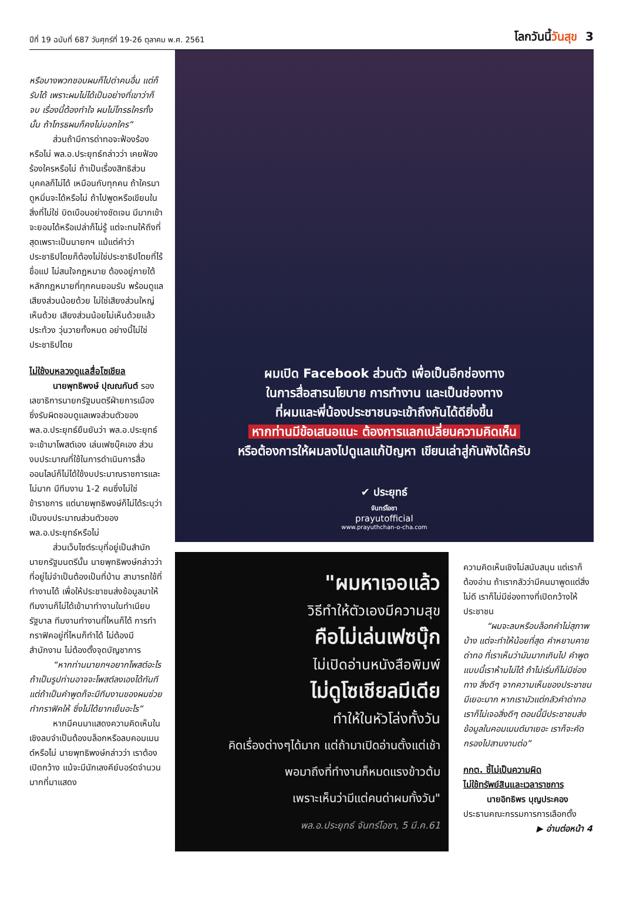ปีที่ 19 ฉบับที่ 687 วันศุกร์ที่ 19-26 ตุลาคม พ.ศ. 2561
โลกวันนี้วันสุข 3
หรือบางพวกชอบผมก็ไปด่าคนอื่น แต่ก็รับได้ เพราะผมไม่ได้เป็นอย่างที่เขาว่าก็จบ เรื่องนี้ต้องทำใจ ผมไม่โกรธใครทั้งนั้น ถ้าโกรธผมก็คงไม่บอกใคร”
ส่วนถ้ามีการด่าทอจะฟ้องร้องหรือไม่ พล.อ.ประยุทธ์กล่าวว่า เคยฟ้องร้องใครหรือไม่ ถ้าเป็นเรื่องสิทธิส่วนบุคคลก็ไม่ได้ เหมือนกับทุกคน ถ้าใครมาดูหมิ่นจะได้หรือไม่ ถ้าไปพูดหรือเขียนในสิ่งที่ไม่ใช่ บิดเบือนอย่างชัดเจน มีมากเข้าจะยอมได้หรือเปล่าก็ไม่รู้ แต่จะทนให้ถึงที่สุดเพราะเป็นนายกฯ แม้แต่คำว่าประชาธิปไตยก็ต้องไม่ใช่ประชาธิปไตยที่ไร้ขื่อแป ไม่สนใจกฎหมาย ต้องอยู่ภายใต้หลักกฎหมายที่ทุกคนยอมรับ พร้อมดูแลเสียงส่วนน้อยด้วย ไม่ใช่เสียงส่วนใหญ่เห็นด้วย เสียงส่วนน้อยไม่เห็นด้วยแล้วประท้วง วุ่นวายทั้งหมด อย่างนี้ไม่ใช่ประชาธิปไตย
ไม่ใช้งบหลวงดูแลสื่อโซเชียล
นายพุทธิพงษ์ ปุณณกันต์ รองเลขาธิการนายกรัฐมนตรีฝ่ายการเมือง ซึ่งรับผิดชอบดูแลเพจส่วนตัวของ พล.อ.ประยุทธ์ยืนยันว่า พล.อ.ประยุทธ์จะเข้ามาโพสต์เอง เล่นเฟซบุ๊คเอง ส่วนงบประมาณที่ใช้ในการดำเนินการสื่อออนไลน์ก็ไม่ได้ใช้งบประมาณราชการและไม่มาก มีทีมงาน 1-2 คนซึ่งไม่ใช่ข้าราชการ แต่นายพุทธิพงษ์ก็ไม่ได้ระบุว่าเป็นงบประมาณส่วนตัวของ พล.อ.ประยุทธ์หรือไม่
ส่วนเว็บไซต์ระบุที่อยู่เป็นสำนักนายกรัฐมนตรีนั้น นายพุทธิพงษ์กล่าวว่า ที่อยู่ไม่จำเป็นต้องเป็นที่บ้าน สามารถใช้ที่ทำงานได้ เพื่อให้ประชาชนส่งข้อมูลมาให้ ทีมงานก็ไม่ได้เข้ามาทำงานในทำเนียบรัฐบาล ทีมงานทำงานที่ไหนก็ได้ การทำกราฟิคอยู่ที่ไหนก็ทำได้ ไม่ต้องมีสำนักงาน ไม่ต้องตั้งจุดบัญชาการ
“หากท่านนายกฯอยากโพสต์อะไร ถ้าเป็นรูปท่านอาจจะโพสต์ลงเองได้ทันที แต่ถ้าเป็นคำพูดก็จะมีทีมงานของผมช่วยทำกราฟิคให้ ซึ่งไม่ได้ยากเย็นอะไร”
หากมีคนมาแสดงความคิดเห็นในเชิงลบจำเป็นต้องบล็อกหรือลบคอมเมนต์หรือไม่ นายพุทธิพงษ์กล่าวว่า เราต้องเปิดกว้าง แม้จะมีนักเลงคีย์บอร์ดจำนวนมากที่มาแสดง
ผมเปิด Facebook ส่วนตัว เพื่อเป็นอีกช่องทาง
ในการสื่อสารนโยบาย การทำงาน และเป็นช่องทาง
ที่ผมและพี่น้องประชาชนจะเข้าถึงกันได้ดียิ่งขึ้น
หากท่านมีข้อเสนอแนะ ต้องการแลกเปลี่ยนความคิดเห็น
หรือต้องการให้ผมลงไปดูแลแก้ปัญหา เขียนเล่าสู่กันฟังได้ครับ
✔ ประยุทธ์
จันทร์โอชา
prayutofficial
www.prayuthchan-o-cha.com
"ผมหาเจอแล้ว
วิธีทำให้ตัวเองมีความสุข
คือไม่เล่นเฟซบุ๊ก
ไม่เปิดอ่านหนังสือพิมพ์
ไม่ดูโซเชียลมีเดีย
ทำให้ในหัวโล่งทั้งวัน
คิดเรื่องต่างๆได้มาก แต่ถ้ามาเปิดอ่านตั้งแต่เช้า
พอมาถึงที่ทำงานก็หมดแรงข้าวต้ม
เพราะเห็นว่ามีแต่คนด่าผมทั้งวัน"
พล.อ.ประยุทธ์ จันทร์โอชา, 5 มี.ค.61
ความคิดเห็นเชิงไม่สนับสนุน แต่เราก็ต้องอ่าน ถ้าเรากลัวว่ามีคนมาพูดแต่สิ่งไม่ดี เราก็ไม่มีช่องทางที่เปิดกว้างให้ประชาชน
“ผมจะลบหรือบล็อกคำไม่สุภาพบ้าง แต่จะทำให้น้อยที่สุด คำหยาบคาย ด่าทอ ที่เราเห็นว่ามันมากเกินไป คำพูดแบบนี้เราห้ามไม่ได้ ถ้าไม่เริ่มก็ไม่มีช่องทาง สิ่งดีๆ จากความเห็นของประชาชนมีเยอะมาก หากเรามัวแต่กลัวคำด่าทอเราก็ไม่เจอสิ่งดีๆ ตอนนี้มีประชาชนส่งข้อมูลในคอมเมนต์มาเยอะ เราก็จะคัดกรองไปสานงานต่อ”
กกต. ชี้ไม่เป็นความผิด
ไม่ใช้ทรัพย์สินและเวลาราชการ
นายอิทธิพร บุญประคอง ประธานคณะกรรมการการเลือกตั้ง
▶ อ่านต่อหน้า 4